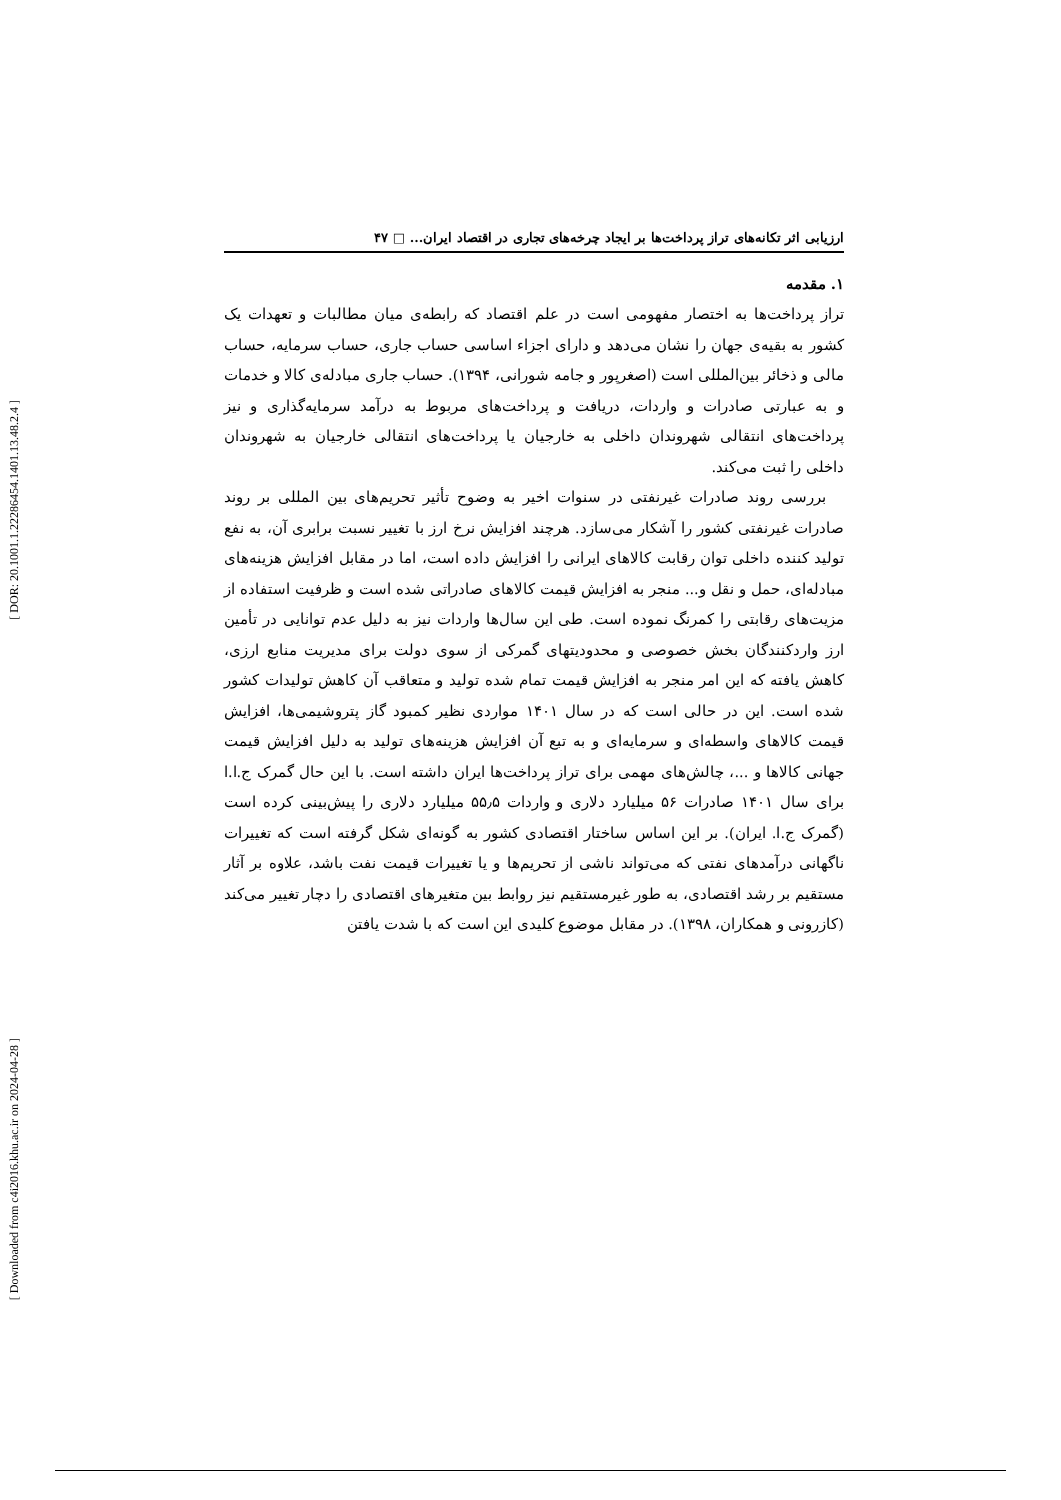[ DOR: 20.1001.1.22286454.1401.13.48.2.4 ]
[ Downloaded from c4i2016.khu.ac.ir on 2024-04-28 ]
ارزیابی اثر تکانه‌های تراز پرداخت‌ها بر ایجاد چرخه‌های تجاری در اقتصاد ایران... □ ۴۷
۱. مقدمه
تراز پرداخت‌ها به اختصار مفهومی است در علم اقتصاد که رابطه‌ی میان مطالبات و تعهدات یک کشور به بقیه‌ی جهان را نشان می‌دهد و دارای اجزاء اساسی حساب جاری، حساب سرمایه، حساب مالی و ذخائر بین‌المللی است (اصغرپور و جامه شورانی، ۱۳۹۴). حساب جاری مبادله‌ی کالا و خدمات و به عبارتی صادرات و واردات، دریافت و پرداخت‌های مربوط به درآمد سرمایه‌گذاری و نیز پرداخت‌های انتقالی شهروندان داخلی به خارجیان یا پرداخت‌های انتقالی خارجیان به شهروندان داخلی را ثبت می‌کند.
بررسی روند صادرات غیرنفتی در سنوات اخیر به وضوح تأثیر تحریم‌های بین المللی بر روند صادرات غیرنفتی کشور را آشکار می‌سازد. هرچند افزایش نرخ ارز با تغییر نسبت برابری آن، به نفع تولید کننده داخلی توان رقابت کالاهای ایرانی را افزایش داده است، اما در مقابل افزایش هزینه‌های مبادله‌ای، حمل و نقل و... منجر به افزایش قیمت کالاهای صادراتی شده است و ظرفیت استفاده از مزیت‌های رقابتی را کمرنگ نموده است. طی این سال‌ها واردات نیز به دلیل عدم توانایی در تأمین ارز واردکنندگان بخش خصوصی و محدودیتهای گمرکی از سوی دولت برای مدیریت منابع ارزی، کاهش یافته که این امر منجر به افزایش قیمت تمام شده تولید و متعاقب آن کاهش تولیدات کشور شده است. این در حالی است که در سال ۱۴۰۱ مواردی نظیر کمبود گاز پتروشیمی‌ها، افزایش قیمت کالاهای واسطه‌ای و سرمایه‌ای و به تبع آن افزایش هزینه‌های تولید به دلیل افزایش قیمت جهانی کالاها و ...، چالش‌های مهمی برای تراز پرداخت‌ها ایران داشته است. با این حال گمرک ج.ا.ا برای سال ۱۴۰۱ صادرات ۵۶ میلیارد دلاری و واردات ۵۵٫۵ میلیارد دلاری را پیش‌بینی کرده است (گمرک ج.ا. ایران). بر این اساس ساختار اقتصادی کشور به گونه‌ای شکل گرفته است که تغییرات ناگهانی درآمدهای نفتی که می‌تواند ناشی از تحریم‌ها و یا تغییرات قیمت نفت باشد، علاوه بر آثار مستقیم بر رشد اقتصادی، به طور غیرمستقیم نیز روابط بین متغیرهای اقتصادی را دچار تغییر می‌کند (کازرونی و همکاران، ۱۳۹۸). در مقابل موضوع کلیدی این است که با شدت یافتن